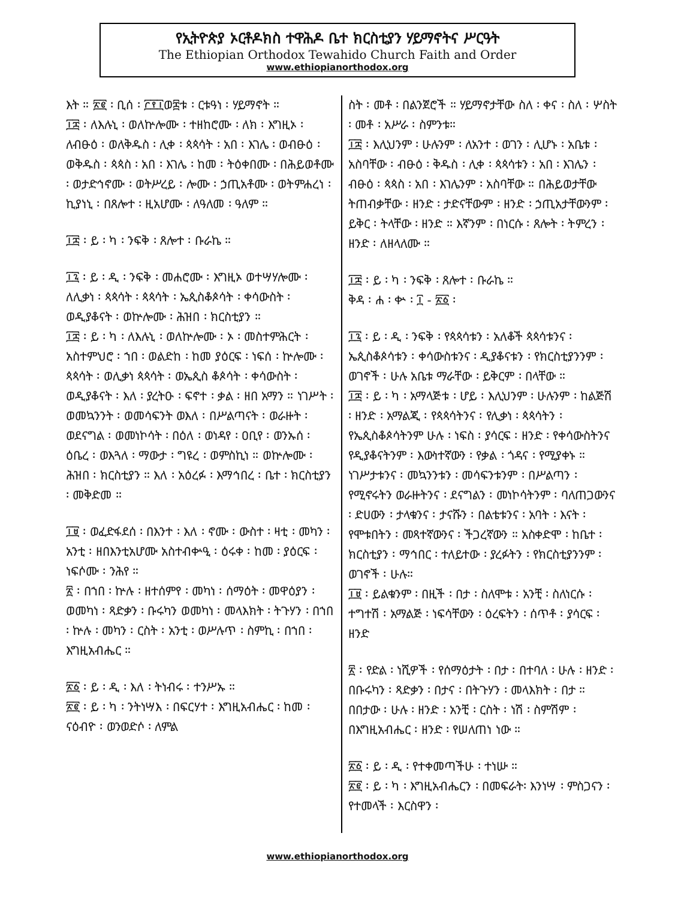የኢትዮጵያ ኦርቶዶክስ ተዋሕዶ ቤተ ክርስቲያን ሃይማኖትና ሥርዓት
The Ethiopian Orthodox Tewahido Church Faith and Order
www.ethiopianorthodox.org
እት ። ፳፪ ፡ ቢሰ ፡ ፫፻፲ወ፰ቱ ፡ ርቱዓነ ፡ ሃይማኖት ።
፲፰ ፡ ለእሉኒ ፡ ወለኵሎሙ ፡ ተዘከሮሙ ፡ ለክ ፡ እግዚኦ ፡ ለብፁዕ ፡ ወለቅዱስ ፡ ሊቀ ፡ ጳጳሳት ፡ አበ ፡ እገሌ ፡ ወብፁዕ ፡ ወቅዱስ ፡ ጳጳስ ፡ አበ ፡ እገሌ ፡ ከመ ፡ ትዕቀበሙ ፡ በሕይወቶሙ ፡ ወታድኅኖሙ ፡ ወትሥረይ ፡ ሎሙ ፡ ኃጢአቶሙ ፡ ወትምሐረነ ፡ ኪያነኒ ፡ በጸሎተ ፡ ዚአሆሙ ፡ ለዓለመ ፡ ዓለም ።
፲፰ ፡ ይ ፡ ካ ፡ ንፍቅ ፡ ጸሎተ ፡ ቡራኬ ።
፲፯ ፡ ይ ፡ ዲ ፡ ንፍቅ ፡ መሐሮሙ ፡ እግዚኦ ወተሣሃሎሙ ፡ ለሊቃነ ፡ ጳጳሳት ፡ ጳጳሳት ፡ ኤጲስቆጶሳት ፡ ቀሳውስት ፡ ወዲያቆናት ፡ ወኵሎሙ ፡ ሕዝበ ፡ ክርስቲያን ።
፲፰ ፡ ይ ፡ ካ ፡ ለእሉኒ ፡ ወለኵሎሙ ፡ ኦ ፡ መስተምሕርት ፡ አስተምህሮ ፡ ኀበ ፡ ወልድከ ፡ ከመ ያዕርፍ ፡ ነፍሰ ፡ ኵሎሙ ፡ ጳጳሳት ፡ ወሊቃነ ጳጳሳት ፡ ወኤጲስ ቆጶሳት ፡ ቀሳውስት ፡ ወዲያቆናት ፡ እለ ፡ ያረትዑ ፡ ፍኖተ ፡ ቃል ፡ ዘበ አማን ። ነገሥት ፡ ወመኳንንት ፡ ወመሳፍንት ወእለ ፡ በሥልጣናት ፡ ወራዙት ፡ ወደናግል ፡ ወመነኮሳት ፡ በዕለ ፡ ወነዳየ ፡ ዐቢየ ፡ ወንኡሰ ፡ ዕቤረ ፡ ወእጓለ ፡ ማውታ ፡ ግዩረ ፡ ወምስኪነ ። ወኵሎሙ ፡ ሕዝበ ፡ ክርስቲያን ። እለ ፡ አዕረፉ ፡ እማኅበረ ፡ ቤተ ፡ ክርስቲያን ፡ መቅድመ ።
፲፱ ፡ ወፈድፋደሰ ፡ በእንተ ፡ እለ ፡ ኖሙ ፡ ውስተ ፡ ዛቲ ፡ መካን ፡ አንቲ ፡ ዘበእንቲአሆሙ አስተብቍዒ ፡ ዕሩቀ ፡ ከመ ፡ ያዕርፍ ፡ ነፍሶሙ ፡ ንሕየ ።
፳ ፡ በኀበ ፡ ኵሉ ፡ ዘተሰምየ ፡ መካነ ፡ ሰማዕት ፡ መዋዕያን ፡ ወመካነ ፡ ጻድቃን ፡ ቡሩካን ወመካነ ፡ መላእክት ፡ ትጉሃን ፡ በኀበ ፡ ኵሉ ፡ መካን ፡ ርስት ፡ አንቲ ፡ ወሥሉጥ ፡ ስምኪ ፡ በኀበ ፡ እግዚአብሔር ።
፳፩ ፡ ይ ፡ ዲ ፡ እለ ፡ ትነብሩ ፡ ተንሥኡ ።
፳፪ ፡ ይ ፡ ካ ፡ ንትነሣእ ፡ በፍርሃተ ፡ እግዚአብሔር ፡ ከመ ፡ ናዕብዮ ፡ ወንወድሶ ፡ ለምል
ስት ፡ መቶ ፡ በልንጀሮች ። ሃይማኖታቸው ስለ ፡ ቀና ፡ ስለ ፡ ሦስት ፡ መቶ ፡ አሥራ ፡ ስምንቱ።
፲፰ ፡ እሊህንም ፡ ሁሉንም ፡ ለአንተ ፡ ወገን ፡ ሊሆኑ ፡ አቤቱ ፡ አስባቸው ፡ ብፁዕ ፡ ቅዱስ ፡ ሊቀ ፡ ጳጳሳቱን ፡ አበ ፡ እገሌን ፡ ብፁዕ ፡ ጳጳስ ፡ አበ ፡ እገሌንም ፡ አስባቸው ። በሕይወታቸው ትጠብቃቸው ፡ ዘንድ ፡ ታድናቸውም ፡ ዘንድ ፡ ኃጢአታቸውንም ፡ ይቅር ፡ ትላቸው ፡ ዘንድ ። እኛንም ፡ በነርሱ ፡ ጸሎት ፡ ትምረን ፡ ዘንድ ፡ ለዘላለሙ ።
፲፰ ፡ ይ ፡ ካ ፡ ንፍቅ ፡ ጸሎተ ፡ ቡራኬ ።
ቅዳ ፡ ሐ ፡ ቍ ፡ ፲ - ፳፩ ፡
፲፯ ፡ ይ ፡ ዲ ፡ ንፍቅ ፡ የጳጳሳቱን ፡ አለቆች ጳጳሳቱንና ፡ ኤጲስቆጶሳቱን ፡ ቀሳውስቱንና ፡ ዲያቆናቱን ፡ የክርስቲያንንም ፡ ወገኖች ፡ ሁሉ አቤቱ ማራቸው ፡ ይቅርም ፡ በላቸው ።
፲፰ ፡ ይ ፡ ካ ፡ አማላጅቱ ፡ ሆይ ፡ እሊህንም ፡ ሁሉንም ፡ ከልጅሽ ፡ ዘንድ ፡ አማልጂ ፡ የጳጳሳትንና ፡ የሊቃነ ፡ ጳጳሳትን ፡ የኤጲስቆጶሳትንም ሁሉ ፡ ነፍስ ፡ ያሳርፍ ፡ ዘንድ ፡ የቀሳውስትንና የዲያቆናትንም ፡ እውነተኛውን ፡ የቃል ፡ ጎዳና ፡ የሚያቀኑ ። ነገሥታቱንና ፡ መኳንንቱን ፡ መሳፍንቱንም ፡ በሥልጣን ፡ የሚኖሩትን ወራዙትንና ፡ ደናግልን ፡ መነኮሳትንም ፡ ባለጠጋውንና ፡ ድሀውን ፡ ታላቁንና ፡ ታናሹን ፡ በልቴቱንና ፡ አባት ፡ እናት ፡ የሞቱበትን ፡ መጻተኛውንና ፡ ችጋረኛውን ። አስቀድሞ ፡ ከቤተ ፡ ክርስቲያን ፡ ማኅበር ፡ ተለይተው ፡ ያረፉትን ፡ የክርስቲያንንም ፡ ወገኖች ፡ ሁሉ።
፲፱ ፡ ይልቁንም ፡ በዚች ፡ በታ ፡ ስለሞቱ ፡ አንቺ ፡ ስለነርሱ ፡ ተግተሽ ፡ አማልጅ ፡ ነፍሳቸውን ፡ ዕረፍትን ፡ ሰጥቶ ፡ ያሳርፍ ፡ ዘንድ
፳ ፡ የድል ፡ ነሺዎች ፡ የሰማዕታት ፡ በታ ፡ በተባለ ፡ ሁሉ ፡ ዘንድ ፡ በቡሩካን ፡ ጻድቃን ፡ በታና ፡ በትጉሃን ፡ መላእክት ፡ በታ ። በበታው ፡ ሁሉ ፡ ዘንድ ፡ አንቺ ፡ ርስት ፡ ነሽ ፡ ስምሽም ፡ በእግዚአብሔር ፡ ዘንድ ፡ የሠለጠነ ነው ።
፳፩ ፡ ይ ፡ ዲ ፡ የተቀመጣችሁ ፡ ተነሡ ።
፳፪ ፡ ይ ፡ ካ ፡ እግዚአብሔርን ፡ በመፍራት፡ እንነሣ ፡ ምስጋናን ፡ የተመላች ፡ እርስዋን ፡
www.ethiopianorthodox.org